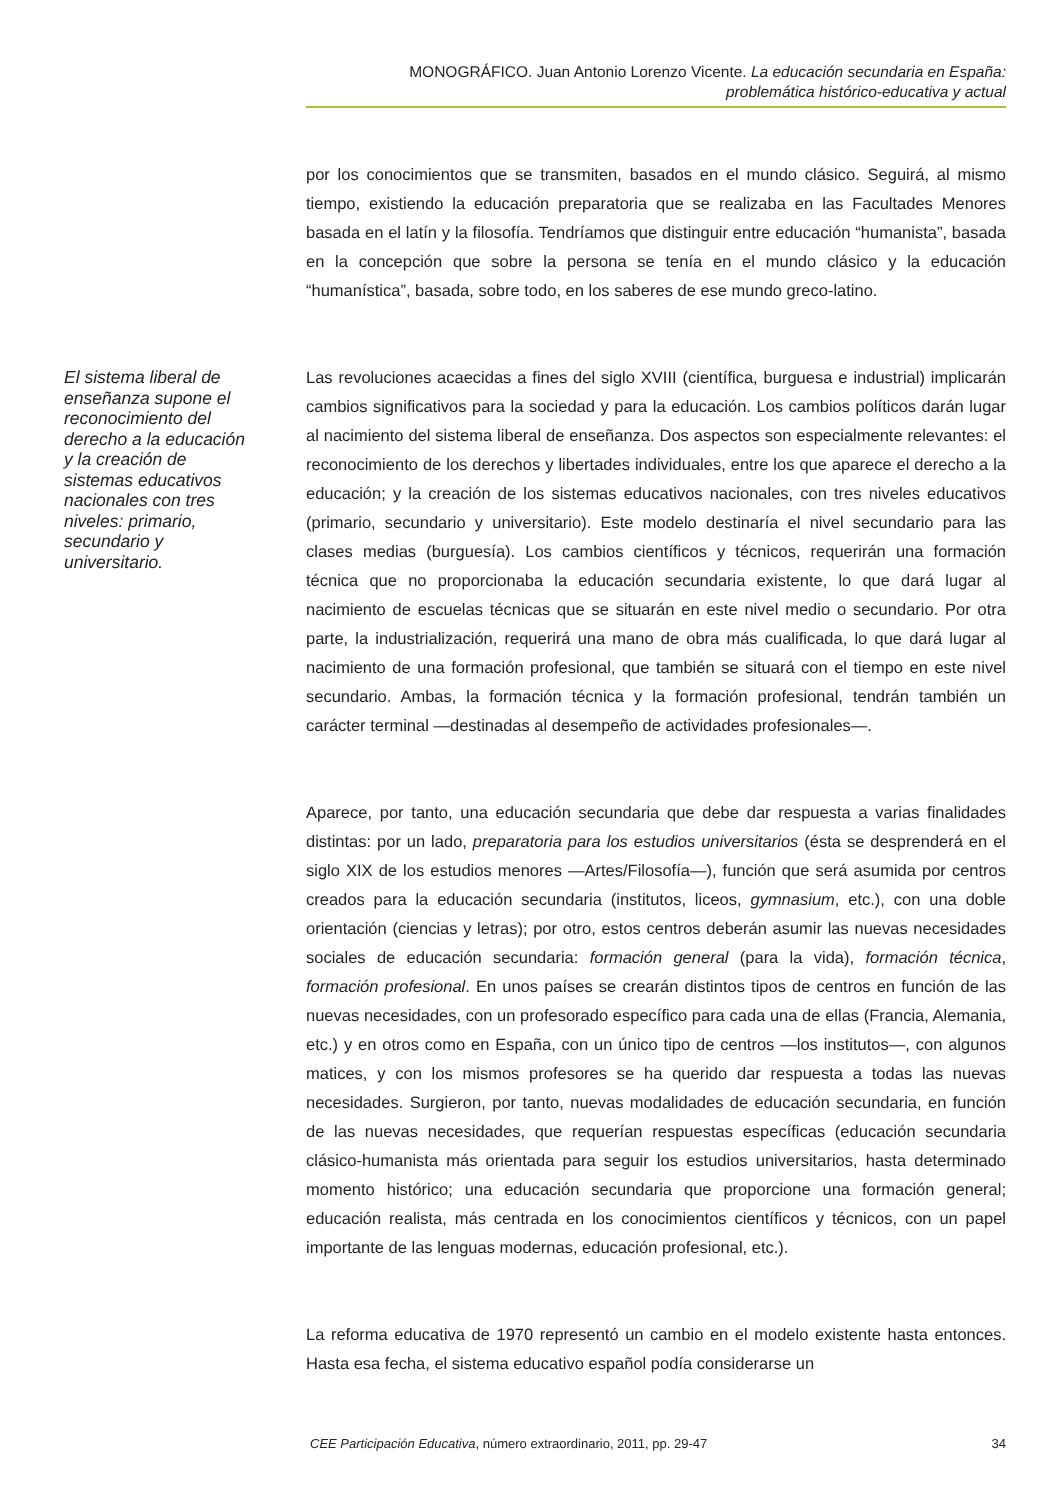MONOGRÁFICO. Juan Antonio Lorenzo Vicente. La educación secundaria en España:
problemática histórico-educativa y actual
por los conocimientos que se transmiten, basados en el mundo clásico. Seguirá, al mismo tiempo, existiendo la educación preparatoria que se realizaba en las Facultades Menores basada en el latín y la filosofía. Tendríamos que distinguir entre educación “humanista”, basada en la concepción que sobre la persona se tenía en el mundo clásico y la educación “humanística”, basada, sobre todo, en los saberes de ese mundo greco-latino.
El sistema liberal de enseñanza supone el reconocimiento del derecho a la educación y la creación de sistemas educativos nacionales con tres niveles: primario, secundario y universitario.
Las revoluciones acaecidas a fines del siglo XVIII (científica, burguesa e industrial) implicarán cambios significativos para la sociedad y para la educación. Los cambios políticos darán lugar al nacimiento del sistema liberal de enseñanza. Dos aspectos son especialmente relevantes: el reconocimiento de los derechos y libertades individuales, entre los que aparece el derecho a la educación; y la creación de los sistemas educativos nacionales, con tres niveles educativos (primario, secundario y universitario). Este modelo destinaría el nivel secundario para las clases medias (burguesía). Los cambios científicos y técnicos, requerirán una formación técnica que no proporcionaba la educación secundaria existente, lo que dará lugar al nacimiento de escuelas técnicas que se situarán en este nivel medio o secundario. Por otra parte, la industrialización, requerirá una mano de obra más cualificada, lo que dará lugar al nacimiento de una formación profesional, que también se situará con el tiempo en este nivel secundario. Ambas, la formación técnica y la formación profesional, tendrán también un carácter terminal —destinadas al desempeño de actividades profesionales—.
Aparece, por tanto, una educación secundaria que debe dar respuesta a varias finalidades distintas: por un lado, preparatoria para los estudios universitarios (ésta se desprenderá en el siglo XIX de los estudios menores —Artes/Filosofía—), función que será asumida por centros creados para la educación secundaria (institutos, liceos, gymnasium, etc.), con una doble orientación (ciencias y letras); por otro, estos centros deberán asumir las nuevas necesidades sociales de educación secundaria: formación general (para la vida), formación técnica, formación profesional. En unos países se crearán distintos tipos de centros en función de las nuevas necesidades, con un profesorado específico para cada una de ellas (Francia, Alemania, etc.) y en otros como en España, con un único tipo de centros —los institutos—, con algunos matices, y con los mismos profesores se ha querido dar respuesta a todas las nuevas necesidades. Surgieron, por tanto, nuevas modalidades de educación secundaria, en función de las nuevas necesidades, que requerían respuestas específicas (educación secundaria clásico-humanista más orientada para seguir los estudios universitarios, hasta determinado momento histórico; una educación secundaria que proporcione una formación general; educación realista, más centrada en los conocimientos científicos y técnicos, con un papel importante de las lenguas modernas, educación profesional, etc.).
La reforma educativa de 1970 representó un cambio en el modelo existente hasta entonces. Hasta esa fecha, el sistema educativo español podía considerarse un
CEE Participación Educativa, número extraordinario, 2011, pp. 29-47 34